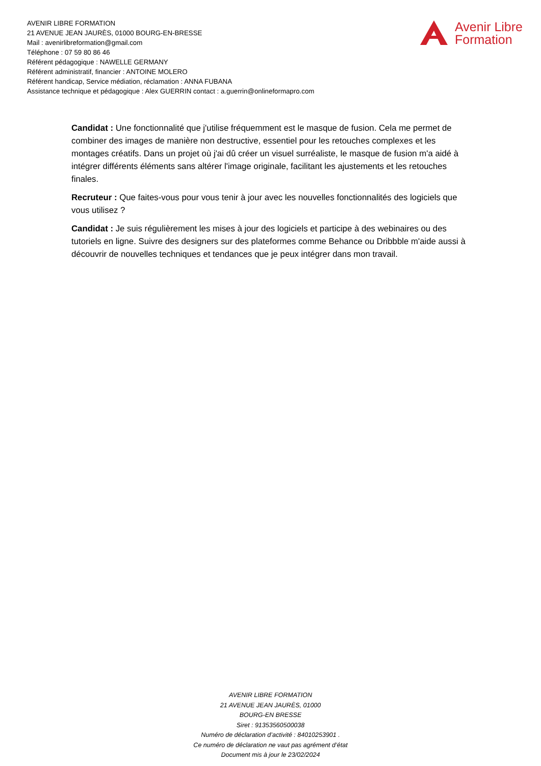AVENIR LIBRE FORMATION
21 AVENUE JEAN JAURÈS, 01000 BOURG-EN-BRESSE
Mail : avenirlibreformation@gmail.com
Téléphone : 07 59 80 86 46
Référent pédagogique : NAWELLE GERMANY
Référent administratif, financier : ANTOINE MOLERO
Référent handicap, Service médiation, réclamation : ANNA FUBANA
Assistance technique et pédagogique : Alex GUERRIN contact : a.guerrin@onlineformapro.com
Avenir Libre
Formation
Candidat : Une fonctionnalité que j'utilise fréquemment est le masque de fusion. Cela me permet de combiner des images de manière non destructive, essentiel pour les retouches complexes et les montages créatifs. Dans un projet où j'ai dû créer un visuel surréaliste, le masque de fusion m'a aidé à intégrer différents éléments sans altérer l'image originale, facilitant les ajustements et les retouches finales.
Recruteur : Que faites-vous pour vous tenir à jour avec les nouvelles fonctionnalités des logiciels que vous utilisez ?
Candidat : Je suis régulièrement les mises à jour des logiciels et participe à des webinaires ou des tutoriels en ligne. Suivre des designers sur des plateformes comme Behance ou Dribbble m'aide aussi à découvrir de nouvelles techniques et tendances que je peux intégrer dans mon travail.
AVENIR LIBRE FORMATION
21 AVENUE JEAN JAURÈS, 01000
BOURG-EN BRESSE
Siret : 91353560500038
Numéro de déclaration d’activité : 84010253901 .
Ce numéro de déclaration ne vaut pas agrément d’état
Document mis à jour le 23/02/2024